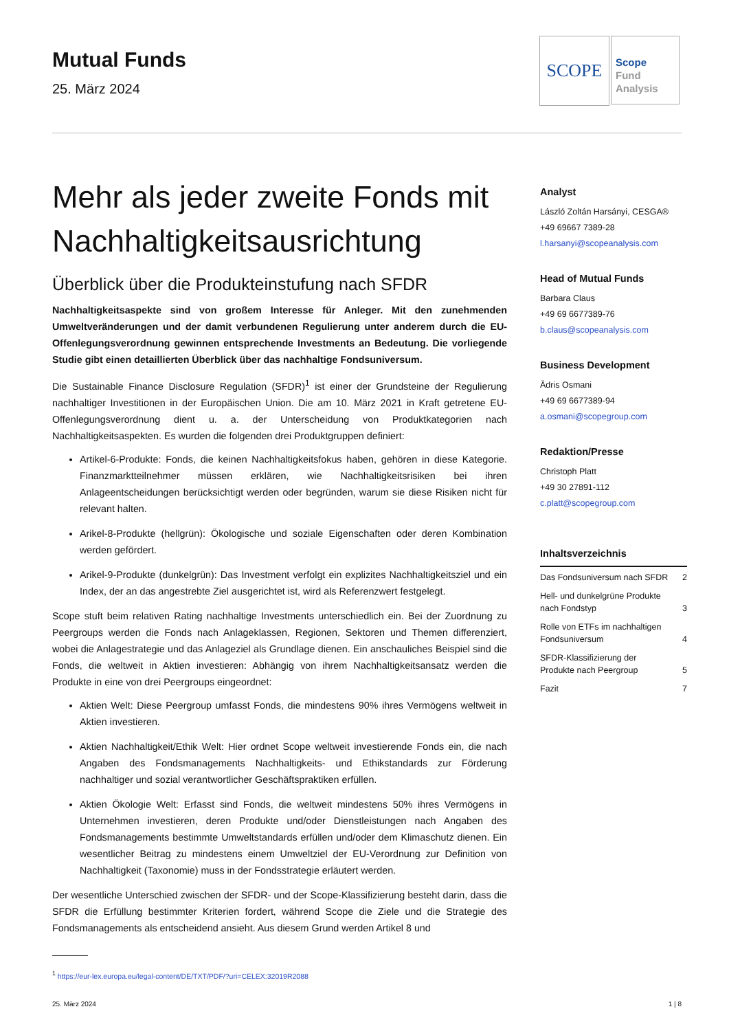Mutual Funds
25. März 2024
SCOPE
Scope
Fund
Analysis
Mehr als jeder zweite Fonds mit Nachhaltigkeitsausrichtung
Überblick über die Produkteinstufung nach SFDR
Nachhaltigkeitsaspekte sind von großem Interesse für Anleger. Mit den zunehmenden Umweltveränderungen und der damit verbundenen Regulierung unter anderem durch die EU-Offenlegungsverordnung gewinnen entsprechende Investments an Bedeutung. Die vorliegende Studie gibt einen detaillierten Überblick über das nachhaltige Fondsuniversum.
Die Sustainable Finance Disclosure Regulation (SFDR)<sup>1</sup> ist einer der Grundsteine der Regulierung nachhaltiger Investitionen in der Europäischen Union. Die am 10. März 2021 in Kraft getretene EU-Offenlegungsverordnung dient u. a. der Unterscheidung von Produktkategorien nach Nachhaltigkeitsaspekten. Es wurden die folgenden drei Produktgruppen definiert:
Artikel-6-Produkte: Fonds, die keinen Nachhaltigkeitsfokus haben, gehören in diese Kategorie. Finanzmarktteilnehmer müssen erklären, wie Nachhaltigkeitsrisiken bei ihren Anlageentscheidungen berücksichtigt werden oder begründen, warum sie diese Risiken nicht für relevant halten.
Arikel-8-Produkte (hellgrün): Ökologische und soziale Eigenschaften oder deren Kombination werden gefördert.
Arikel-9-Produkte (dunkelgrün): Das Investment verfolgt ein explizites Nachhaltigkeitsziel und ein Index, der an das angestrebte Ziel ausgerichtet ist, wird als Referenzwert festgelegt.
Scope stuft beim relativen Rating nachhaltige Investments unterschiedlich ein. Bei der Zuordnung zu Peergroups werden die Fonds nach Anlageklassen, Regionen, Sektoren und Themen differenziert, wobei die Anlagestrategie und das Anlageziel als Grundlage dienen. Ein anschauliches Beispiel sind die Fonds, die weltweit in Aktien investieren: Abhängig von ihrem Nachhaltigkeitsansatz werden die Produkte in eine von drei Peergroups eingeordnet:
Aktien Welt: Diese Peergroup umfasst Fonds, die mindestens 90% ihres Vermögens weltweit in Aktien investieren.
Aktien Nachhaltigkeit/Ethik Welt: Hier ordnet Scope weltweit investierende Fonds ein, die nach Angaben des Fondsmanagements Nachhaltigkeits- und Ethikstandards zur Förderung nachhaltiger und sozial verantwortlicher Geschäftspraktiken erfüllen.
Aktien Ökologie Welt: Erfasst sind Fonds, die weltweit mindestens 50% ihres Vermögens in Unternehmen investieren, deren Produkte und/oder Dienstleistungen nach Angaben des Fondsmanagements bestimmte Umweltstandards erfüllen und/oder dem Klimaschutz dienen. Ein wesentlicher Beitrag zu mindestens einem Umweltziel der EU-Verordnung zur Definition von Nachhaltigkeit (Taxonomie) muss in der Fondsstrategie erläutert werden.
Der wesentliche Unterschied zwischen der SFDR- und der Scope-Klassifizierung besteht darin, dass die SFDR die Erfüllung bestimmter Kriterien fordert, während Scope die Ziele und die Strategie des Fondsmanagements als entscheidend ansieht. Aus diesem Grund werden Artikel 8 und
Analyst
László Zoltán Harsányi, CESGA®
+49 69667 7389-28
l.harsanyi@scopeanalysis.com
Head of Mutual Funds
Barbara Claus
+49 69 6677389-76
b.claus@scopeanalysis.com
Business Development
Ädris Osmani
+49 69 6677389-94
a.osmani@scopegroup.com
Redaktion/Presse
Christoph Platt
+49 30 27891-112
c.platt@scopegroup.com
Inhaltsverzeichnis
Das Fondsuniversum nach SFDR 2
Hell- und dunkelgrüne Produkte
nach Fondstyp 3
Rolle von ETFs im nachhaltigen
Fondsuniversum 4
SFDR-Klassifizierung der
Produkte nach Peergroup 5
Fazit 7
<sup>1</sup> https://eur-lex.europa.eu/legal-content/DE/TXT/PDF/?uri=CELEX:32019R2088
25. März 2024 1 | 8